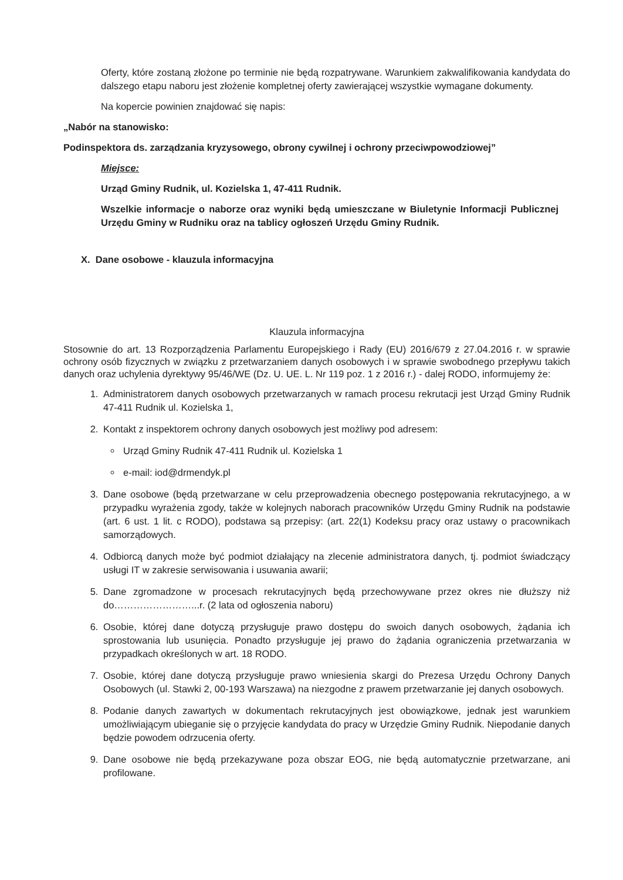Oferty, które zostaną złożone po terminie nie będą rozpatrywane. Warunkiem zakwalifikowania kandydata do dalszego etapu naboru jest złożenie kompletnej oferty zawierającej wszystkie wymagane dokumenty.
Na kopercie powinien znajdować się napis:
„Nabór na stanowisko:
Podinspektora ds. zarządzania kryzysowego, obrony cywilnej i ochrony przeciwpowodziowej”
Miejsce:
Urząd Gminy Rudnik, ul. Kozielska 1, 47-411 Rudnik.
Wszelkie informacje o naborze oraz wyniki będą umieszczane w Biuletynie Informacji Publicznej Urzędu Gminy w Rudniku oraz na tablicy ogłoszeń Urzędu Gminy Rudnik.
X. Dane osobowe - klauzula informacyjna
Klauzula informacyjna
Stosownie do art. 13 Rozporządzenia Parlamentu Europejskiego i Rady (EU) 2016/679 z 27.04.2016 r. w sprawie ochrony osób fizycznych w związku z przetwarzaniem danych osobowych i w sprawie swobodnego przepływu takich danych oraz uchylenia dyrektywy 95/46/WE (Dz. U. UE. L. Nr 119 poz. 1 z 2016 r.) - dalej RODO, informujemy że:
1. Administratorem danych osobowych przetwarzanych w ramach procesu rekrutacji jest Urząd Gminy Rudnik 47-411 Rudnik ul. Kozielska 1,
2. Kontakt z inspektorem ochrony danych osobowych jest możliwy pod adresem:
Urząd Gminy Rudnik 47-411 Rudnik ul. Kozielska 1
e-mail: iod@drmendyk.pl
3. Dane osobowe (będą przetwarzane w celu przeprowadzenia obecnego postępowania rekrutacyjnego, a w przypadku wyrażenia zgody, także w kolejnych naborach pracowników Urzędu Gminy Rudnik na podstawie (art. 6 ust. 1 lit. c RODO), podstawa są przepisy: (art. 22(1) Kodeksu pracy oraz ustawy o pracownikach samorządowych.
4. Odbiorcą danych może być podmiot działający na zlecenie administratora danych, tj. podmiot świadczący usługi IT w zakresie serwisowania i usuwania awarii;
5. Dane zgromadzone w procesach rekrutacyjnych będą przechowywane przez okres nie dłuższy niż do……………………...r. (2 lata od ogłoszenia naboru)
6. Osobie, której dane dotyczą przysługuje prawo dostępu do swoich danych osobowych, żądania ich sprostowania lub usunięcia. Ponadto przysługuje jej prawo do żądania ograniczenia przetwarzania w przypadkach określonych w art. 18 RODO.
7. Osobie, której dane dotyczą przysługuje prawo wniesienia skargi do Prezesa Urzędu Ochrony Danych Osobowych (ul. Stawki 2, 00-193 Warszawa) na niezgodne z prawem przetwarzanie jej danych osobowych.
8. Podanie danych zawartych w dokumentach rekrutacyjnych jest obowiązkowe, jednak jest warunkiem umożliwiającym ubieganie się o przyjęcie kandydata do pracy w Urzędzie Gminy Rudnik. Niepodanie danych będzie powodem odrzucenia oferty.
9. Dane osobowe nie będą przekazywane poza obszar EOG, nie będą automatycznie przetwarzane, ani profilowane.